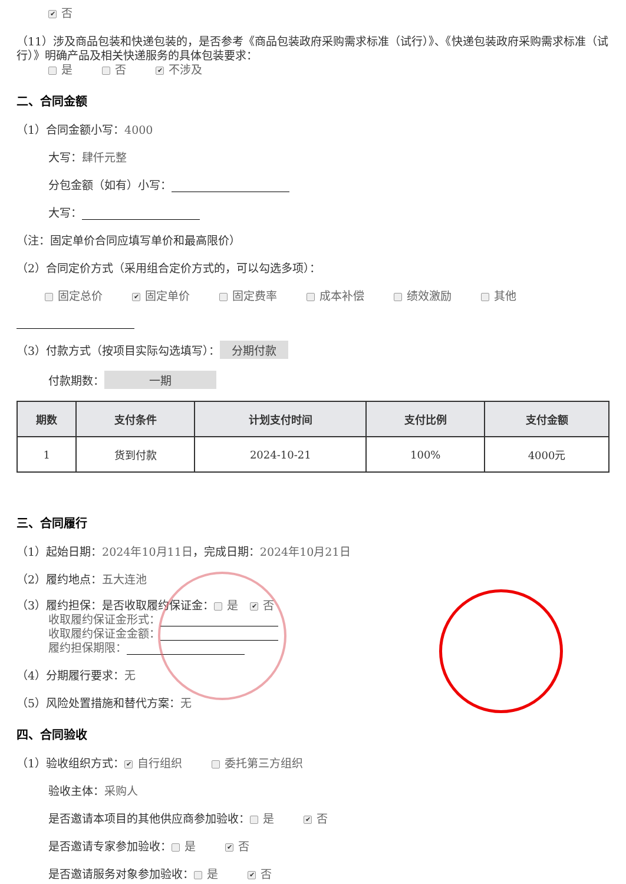✔ 否
（11）涉及商品包装和快递包装的，是否参考《商品包装政府采购需求标准（试行）》、《快递包装政府采购需求标准（试行）》明确产品及相关快递服务的具体包装要求：
是 否 ✔ 不涉及
二、合同金额
（1）合同金额小写：4000
大写：肆仟元整
分包金额（如有）小写：
大写：
（注：固定单价合同应填写单价和最高限价）
（2）合同定价方式（采用组合定价方式的，可以勾选多项）：
固定总价 ✔ 固定单价 固定费率 成本补偿 绩效激励 其他
（3）付款方式（按项目实际勾选填写）： 分期付款
付款期数： 一期
| 期数 | 支付条件 | 计划支付时间 | 支付比例 | 支付金额 |
| --- | --- | --- | --- | --- |
| 1 | 货到付款 | 2024-10-21 | 100% | 4000元 |
三、合同履行
（1）起始日期：2024年10月11日，完成日期：2024年10月21日
（2）履约地点：五大连池
（3）履约担保：是否收取履约保证金： 是 ✔ 否
收取履约保证金形式：
收取履约保证金金额：
履约担保期限：
（4）分期履行要求：无
（5）风险处置措施和替代方案：无
四、合同验收
（1）验收组织方式： ✔ 自行组织 委托第三方组织
验收主体：采购人
是否邀请本项目的其他供应商参加验收： 是 ✔ 否
是否邀请专家参加验收： 是 ✔ 否
是否邀请服务对象参加验收： 是 ✔ 否